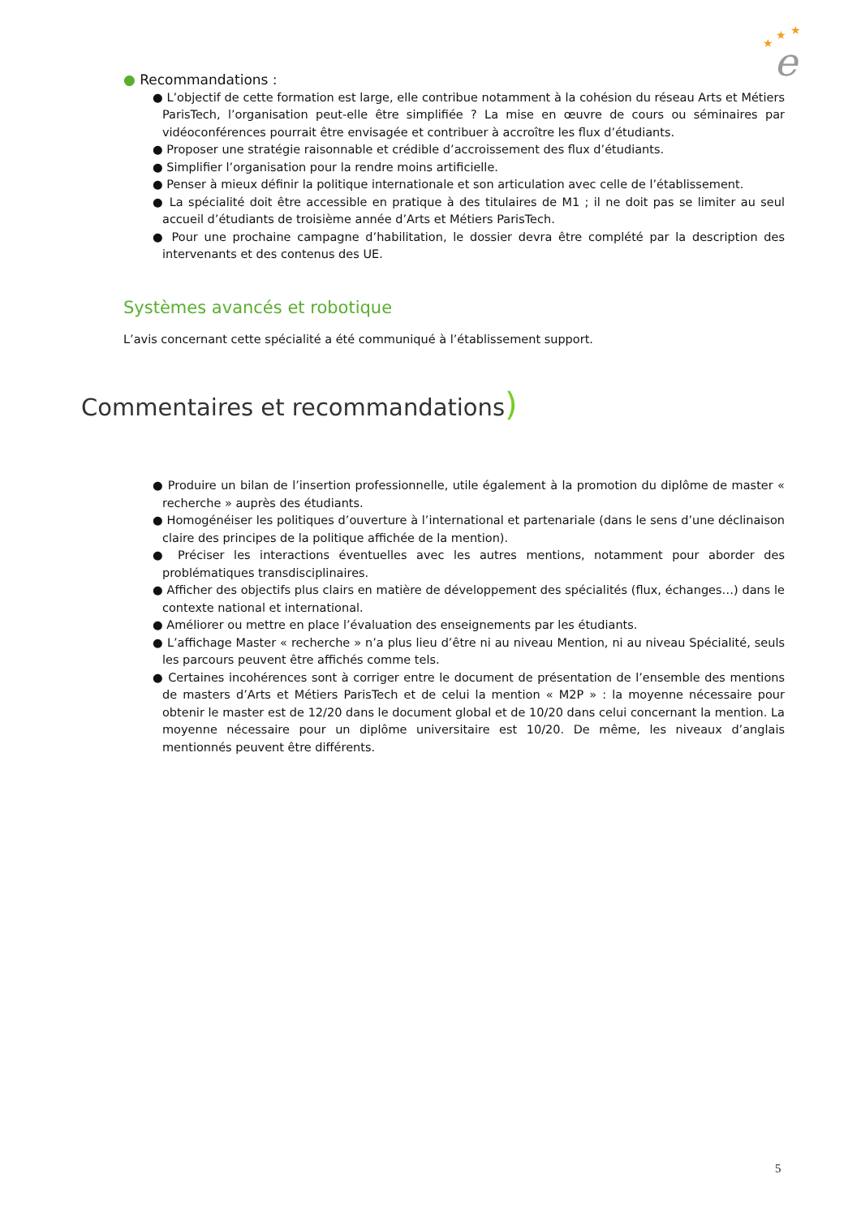★
★
★
e
● Recommandations :
● L’objectif de cette formation est large, elle contribue notamment à la cohésion du réseau Arts et Métiers ParisTech, l’organisation peut-elle être simplifiée ? La mise en œuvre de cours ou séminaires par vidéoconférences pourrait être envisagée et contribuer à accroître les flux d’étudiants.
● Proposer une stratégie raisonnable et crédible d’accroissement des flux d’étudiants.
● Simplifier l’organisation pour la rendre moins artificielle.
● Penser à mieux définir la politique internationale et son articulation avec celle de l’établissement.
● La spécialité doit être accessible en pratique à des titulaires de M1 ; il ne doit pas se limiter au seul accueil d’étudiants de troisième année d’Arts et Métiers ParisTech.
● Pour une prochaine campagne d’habilitation, le dossier devra être complété par la description des intervenants et des contenus des UE.
Systèmes avancés et robotique
L’avis concernant cette spécialité a été communiqué à l’établissement support.
Commentaires et recommandations)
● Produire un bilan de l’insertion professionnelle, utile également à la promotion du diplôme de master « recherche » auprès des étudiants.
● Homogénéiser les politiques d’ouverture à l’international et partenariale (dans le sens d’une déclinaison claire des principes de la politique affichée de la mention).
● Préciser les interactions éventuelles avec les autres mentions, notamment pour aborder des problématiques transdisciplinaires.
● Afficher des objectifs plus clairs en matière de développement des spécialités (flux, échanges…) dans le contexte national et international.
● Améliorer ou mettre en place l’évaluation des enseignements par les étudiants.
● L’affichage Master « recherche » n’a plus lieu d’être ni au niveau Mention, ni au niveau Spécialité, seuls les parcours peuvent être affichés comme tels.
● Certaines incohérences sont à corriger entre le document de présentation de l’ensemble des mentions de masters d’Arts et Métiers ParisTech et de celui la mention « M2P » : la moyenne nécessaire pour obtenir le master est de 12/20 dans le document global et de 10/20 dans celui concernant la mention. La moyenne nécessaire pour un diplôme universitaire est 10/20. De même, les niveaux d’anglais mentionnés peuvent être différents.
5